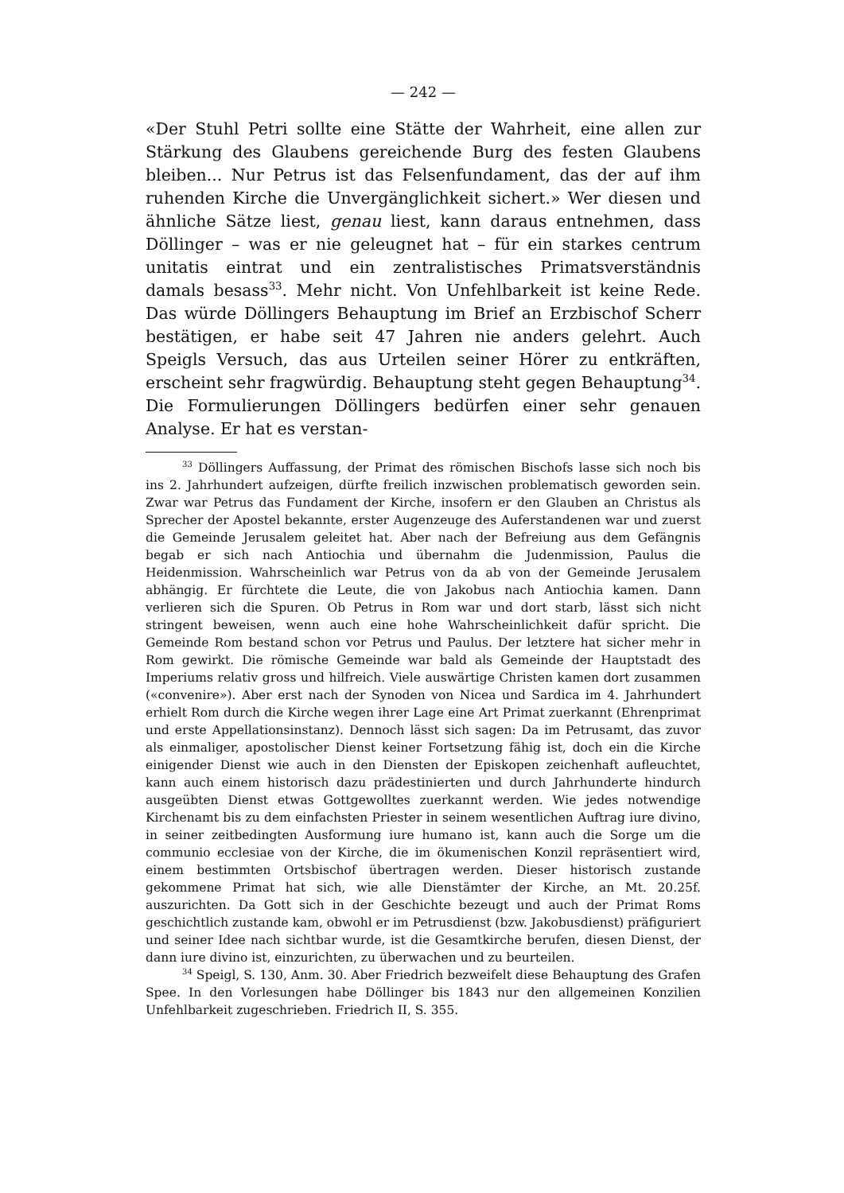— 242 —
«Der Stuhl Petri sollte eine Stätte der Wahrheit, eine allen zur Stärkung des Glaubens gereichende Burg des festen Glaubens bleiben... Nur Petrus ist das Felsenfundament, das der auf ihm ruhenden Kirche die Unvergänglichkeit sichert.» Wer diesen und ähnliche Sätze liest, genau liest, kann daraus entnehmen, dass Döllinger – was er nie geleugnet hat – für ein starkes centrum unitatis eintrat und ein zentralistisches Primatsverständnis damals besass<sup>33</sup>. Mehr nicht. Von Unfehlbarkeit ist keine Rede. Das würde Döllingers Behauptung im Brief an Erzbischof Scherr bestätigen, er habe seit 47 Jahren nie anders gelehrt. Auch Speigls Versuch, das aus Urteilen seiner Hörer zu entkräften, erscheint sehr fragwürdig. Behauptung steht gegen Behauptung<sup>34</sup>. Die Formulierungen Döllingers bedürfen einer sehr genauen Analyse. Er hat es verstan-
<sup>33</sup> Döllingers Auffassung, der Primat des römischen Bischofs lasse sich noch bis ins 2. Jahrhundert aufzeigen, dürfte freilich inzwischen problematisch geworden sein. Zwar war Petrus das Fundament der Kirche, insofern er den Glauben an Christus als Sprecher der Apostel bekannte, erster Augenzeuge des Auferstandenen war und zuerst die Gemeinde Jerusalem geleitet hat. Aber nach der Befreiung aus dem Gefängnis begab er sich nach Antiochia und übernahm die Judenmission, Paulus die Heidenmission. Wahrscheinlich war Petrus von da ab von der Gemeinde Jerusalem abhängig. Er fürchtete die Leute, die von Jakobus nach Antiochia kamen. Dann verlieren sich die Spuren. Ob Petrus in Rom war und dort starb, lässt sich nicht stringent beweisen, wenn auch eine hohe Wahrscheinlichkeit dafür spricht. Die Gemeinde Rom bestand schon vor Petrus und Paulus. Der letztere hat sicher mehr in Rom gewirkt. Die römische Gemeinde war bald als Gemeinde der Hauptstadt des Imperiums relativ gross und hilfreich. Viele auswärtige Christen kamen dort zusammen («convenire»). Aber erst nach der Synoden von Nicea und Sardica im 4. Jahrhundert erhielt Rom durch die Kirche wegen ihrer Lage eine Art Primat zuerkannt (Ehrenprimat und erste Appellationsinstanz). Dennoch lässt sich sagen: Da im Petrusamt, das zuvor als einmaliger, apostolischer Dienst keiner Fortsetzung fähig ist, doch ein die Kirche einigender Dienst wie auch in den Diensten der Episkopen zeichenhaft aufleuchtet, kann auch einem historisch dazu prädestinierten und durch Jahrhunderte hindurch ausgeübten Dienst etwas Gottgewolltes zuerkannt werden. Wie jedes notwendige Kirchenamt bis zu dem einfachsten Priester in seinem wesentlichen Auftrag iure divino, in seiner zeitbedingten Ausformung iure humano ist, kann auch die Sorge um die communio ecclesiae von der Kirche, die im ökumenischen Konzil repräsentiert wird, einem bestimmten Ortsbischof übertragen werden. Dieser historisch zustande gekommene Primat hat sich, wie alle Dienstämter der Kirche, an Mt. 20.25f. auszurichten. Da Gott sich in der Geschichte bezeugt und auch der Primat Roms geschichtlich zustande kam, obwohl er im Petrusdienst (bzw. Jakobusdienst) präfiguriert und seiner Idee nach sichtbar wurde, ist die Gesamtkirche berufen, diesen Dienst, der dann iure divino ist, einzurichten, zu überwachen und zu beurteilen.
<sup>34</sup> Speigl, S. 130, Anm. 30. Aber Friedrich bezweifelt diese Behauptung des Grafen Spee. In den Vorlesungen habe Döllinger bis 1843 nur den allgemeinen Konzilien Unfehlbarkeit zugeschrieben. Friedrich II, S. 355.